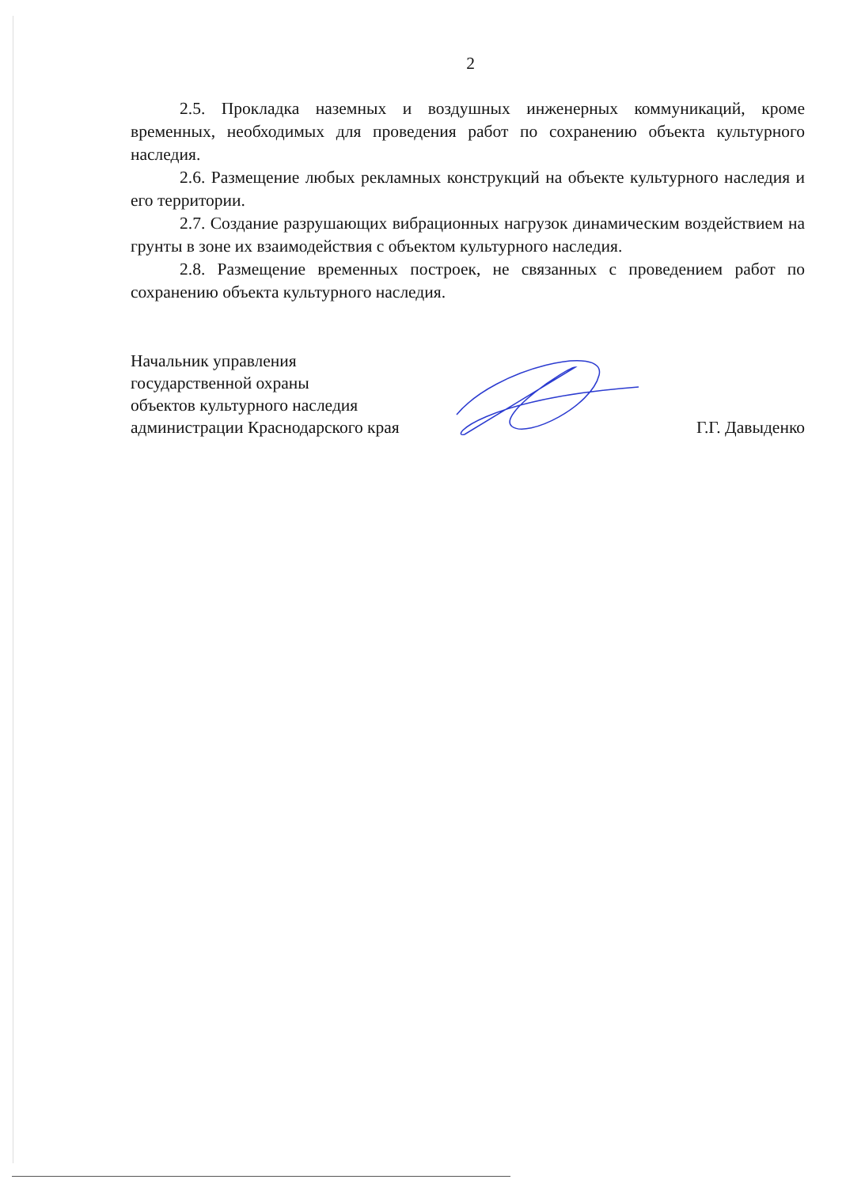2
2.5. Прокладка наземных и воздушных инженерных коммуникаций, кроме временных, необходимых для проведения работ по сохранению объекта культурного наследия.
2.6. Размещение любых рекламных конструкций на объекте культурного наследия и его территории.
2.7. Создание разрушающих вибрационных нагрузок динамическим воздействием на грунты в зоне их взаимодействия с объектом культурного наследия.
2.8. Размещение временных построек, не связанных с проведением работ по сохранению объекта культурного наследия.
Начальник управления
государственной охраны
объектов культурного наследия
администрации Краснодарского края
Г.Г. Давыденко